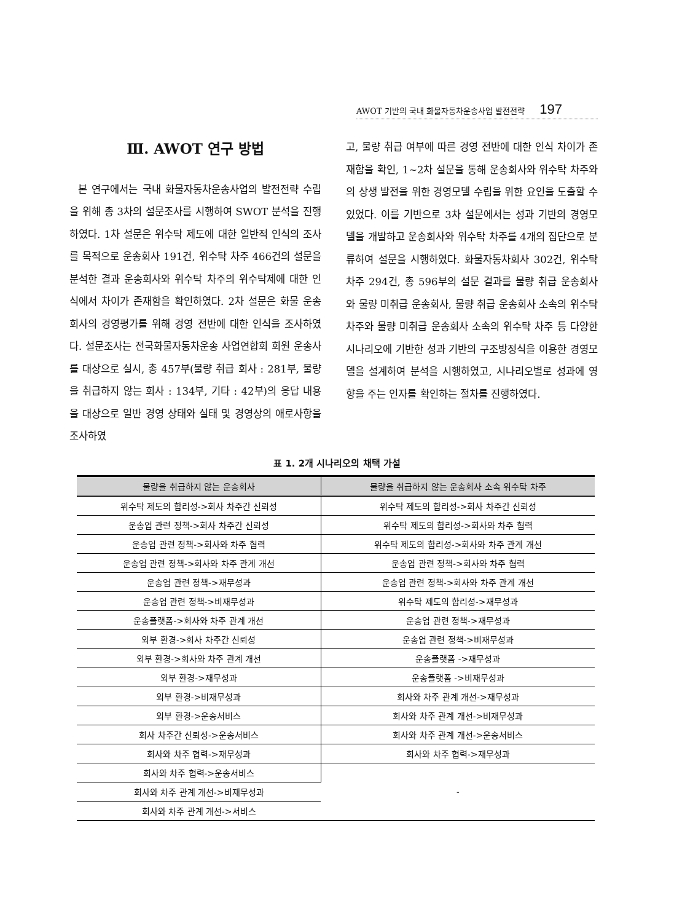AWOT 기반의 국내 화물자동차운송사업 발전전략 197
Ⅲ. AWOT 연구 방법
본 연구에서는 국내 화물자동차운송사업의 발전전략 수립을 위해 총 3차의 설문조사를 시행하여 SWOT 분석을 진행하였다. 1차 설문은 위수탁 제도에 대한 일반적 인식의 조사를 목적으로 운송회사 191건, 위수탁 차주 466건의 설문을 분석한 결과 운송회사와 위수탁 차주의 위수탁제에 대한 인식에서 차이가 존재함을 확인하였다. 2차 설문은 화물 운송회사의 경영평가를 위해 경영 전반에 대한 인식을 조사하였다. 설문조사는 전국화물자동차운송 사업연합회 회원 운송사를 대상으로 실시, 총 457부(물량 취급 회사 : 281부, 물량을 취급하지 않는 회사 : 134부, 기타 : 42부)의 응답 내용을 대상으로 일반 경영 상태와 실태 및 경영상의 애로사항을 조사하였
고, 물량 취급 여부에 따른 경영 전반에 대한 인식 차이가 존재함을 확인, 1~2차 설문을 통해 운송회사와 위수탁 차주와의 상생 발전을 위한 경영모델 수립을 위한 요인을 도출할 수 있었다. 이를 기반으로 3차 설문에서는 성과 기반의 경영모델을 개발하고 운송회사와 위수탁 차주를 4개의 집단으로 분류하여 설문을 시행하였다. 화물자동차회사 302건, 위수탁 차주 294건, 총 596부의 설문 결과를 물량 취급 운송회사와 물량 미취급 운송회사, 물량 취급 운송회사 소속의 위수탁 차주와 물량 미취급 운송회사 소속의 위수탁 차주 등 다양한 시나리오에 기반한 성과 기반의 구조방정식을 이용한 경영모델을 설계하여 분석을 시행하였고, 시나리오별로 성과에 영향을 주는 인자를 확인하는 절차를 진행하였다.
표 1. 2개 시나리오의 채택 가설
| 물량을 취급하지 않는 운송회사 | 물량을 취급하지 않는 운송회사 소속 위수탁 차주 |
| --- | --- |
| 위수탁 제도의 합리성->회사 차주간 신뢰성 | 위수탁 제도의 합리성->회사 차주간 신뢰성 |
| 운송업 관련 정책->회사 차주간 신뢰성 | 위수탁 제도의 합리성->회사와 차주 협력 |
| 운송업 관련 정책->회사와 차주 협력 | 위수탁 제도의 합리성->회사와 차주 관계 개선 |
| 운송업 관련 정책->회사와 차주 관계 개선 | 운송업 관련 정책->회사와 차주 협력 |
| 운송업 관련 정책->재무성과 | 운송업 관련 정책->회사와 차주 관계 개선 |
| 운송업 관련 정책->비재무성과 | 위수탁 제도의 합리성->재무성과 |
| 운송플랫폼->회사와 차주 관계 개선 | 운송업 관련 정책->재무성과 |
| 외부 환경->회사 차주간 신뢰성 | 운송업 관련 정책->비재무성과 |
| 외부 환경->회사와 차주 관계 개선 | 운송플랫폼 ->재무성과 |
| 외부 환경->재무성과 | 운송플랫폼 ->비재무성과 |
| 외부 환경->비재무성과 | 회사와 차주 관계 개선->재무성과 |
| 외부 환경->운송서비스 | 회사와 차주 관계 개선->비재무성과 |
| 회사 차주간 신뢰성->운송서비스 | 회사와 차주 관계 개선->운송서비스 |
| 회사와 차주 협력->재무성과 | 회사와 차주 협력->재무성과 |
| 회사와 차주 협력->운송서비스 | - |
| 회사와 차주 관계 개선->비재무성과 | |
| 회사와 차주 관계 개선->서비스 | |